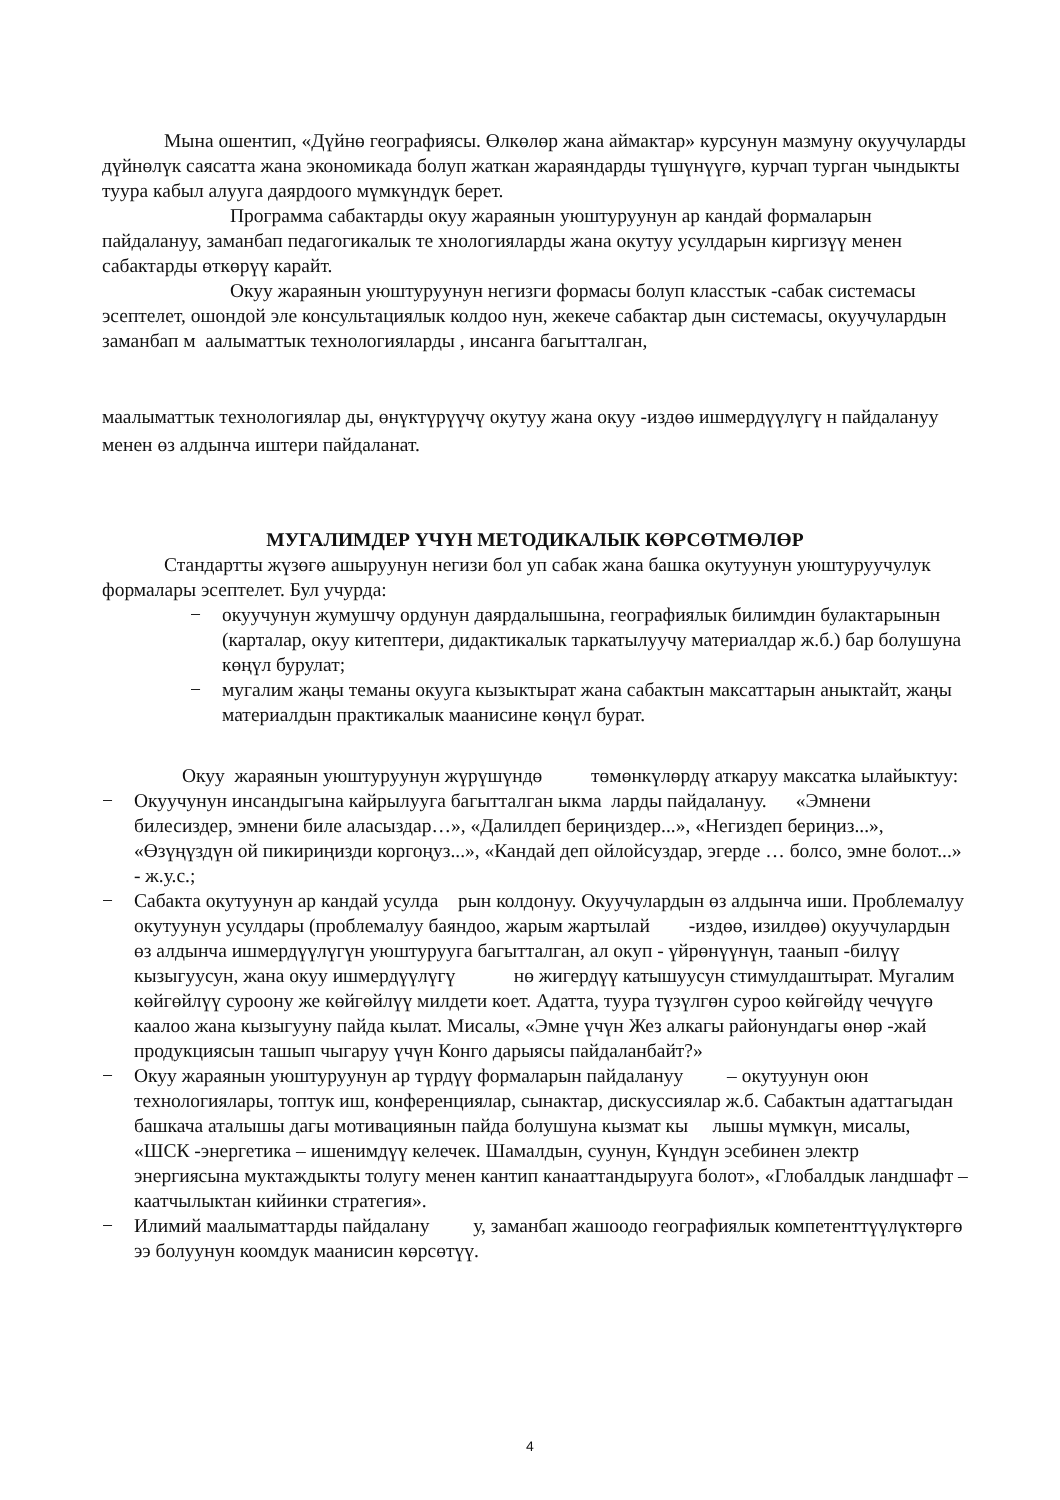Мына ошентип, «Дүйнө географиясы. Өлкөлөр жана аймактар» курсунун мазмуну окуучуларды дүйнөлүк саясатта жана экономикада болуп жаткан жараяндарды түшүнүүгө, курчап турган чындыкты туура кабыл алууга даярдоого мүмкүндүк берет.
Программа сабактарды окуу жараянын уюштуруунун ар кандай формаларын пайдалануу, заманбап педагогикалык те хнологияларды жана окутуу усулдарын киргизүү менен сабактарды өткөрүү карайт.
Окуу жараянын уюштуруунун негизги формасы болуп класстык -сабак системасы эсептелет, ошондой эле консультациялык колдоо нун, жекече сабактар дын системасы, окуучулардын заманбап м аалыматтык технологияларды , инсанга багытталган,
маалыматтык технологиялар ды, өнүктүрүүчү окутуу жана окуу -издөө ишмердүүлүгү н пайдалануу менен өз алдынча иштери пайдаланат.
МУГАЛИМДЕР ҮЧҮН МЕТОДИКАЛЫК КӨРСӨТМӨЛӨР
Стандартты жүзөгө ашыруунун негизи бол уп сабак жана башка окутуунун уюштуруучулук формалары эсептелет. Бул учурда:
− окуучунун жумушчу ордунун даярдалышына, географиялык билимдин булактарынын (карталар, окуу китептери, дидактикалык таркатылуучу материалдар ж.б.) бар болушуна көңүл бурулат;
− мугалим жаңы теманы окууга кызыктырат жана сабактын максаттарын аныктайт, жаңы материалдын практикалык маанисине көңүл бурат.
Окуу жараянын уюштуруунун жүрүшүндө төмөнкүлөрдү аткаруу максатка ылайыктуу:
− Окуучунун инсандыгына кайрылууга багытталган ыкма ларды пайдалануу. «Эмнени билесиздер, эмнени биле аласыздар…», «Далилдеп бериңиздер...», «Негиздеп бериңиз...», «Өзүңүздүн ой пикириңизди коргоңуз...», «Кандай деп ойлойсуздар, эгерде … болсо, эмне болот...» - ж.у.с.;
− Сабакта окутуунун ар кандай усулда рын колдонуу. Окуучулардын өз алдынча иши. Проблемалуу окутуунун усулдары (проблемалуу баяндоо, жарым жартылай -издөө, изилдөө) окуучулардын өз алдынча ишмердүүлүгүн уюштурууга багытталган, ал окуп - үйрөнүүнүн, таанып -билүү кызыгуусун, жана окуу ишмердүүлүгү нө жигердүү катышуусун стимулдаштырат. Мугалим көйгөйлүү суроону же көйгөйлүү милдети коет. Адатта, туура түзүлгөн суроо көйгөйдү чечүүгө каалоо жана кызыгууну пайда кылат. Мисалы, «Эмне үчүн Жез алкагы районундагы өнөр -жай продукциясын ташып чыгаруу үчүн Конго дарыясы пайдаланбайт?»
− Окуу жараянын уюштуруунун ар түрдүү формаларын пайдалануу – окутуунун оюн технологиялары, топтук иш, конференциялар, сынактар, дискуссиялар ж.б. Сабактын адаттагыдан башкача аталышы дагы мотивациянын пайда болушуна кызмат кы лышы мүмкүн, мисалы, «ШСК -энергетика – ишенимдүү келечек. Шамалдын, суунун, Күндүн эсебинен электр энергиясына муктаждыкты толугу менен кантип канааттандырууга болот», «Глобалдык ландшафт – каатчылыктан кийинки стратегия».
− Илимий маалыматтарды пайдалану у, заманбап жашоодо географиялык компетенттүүлүктөргө ээ болуунун коомдук маанисин көрсөтүү.
4